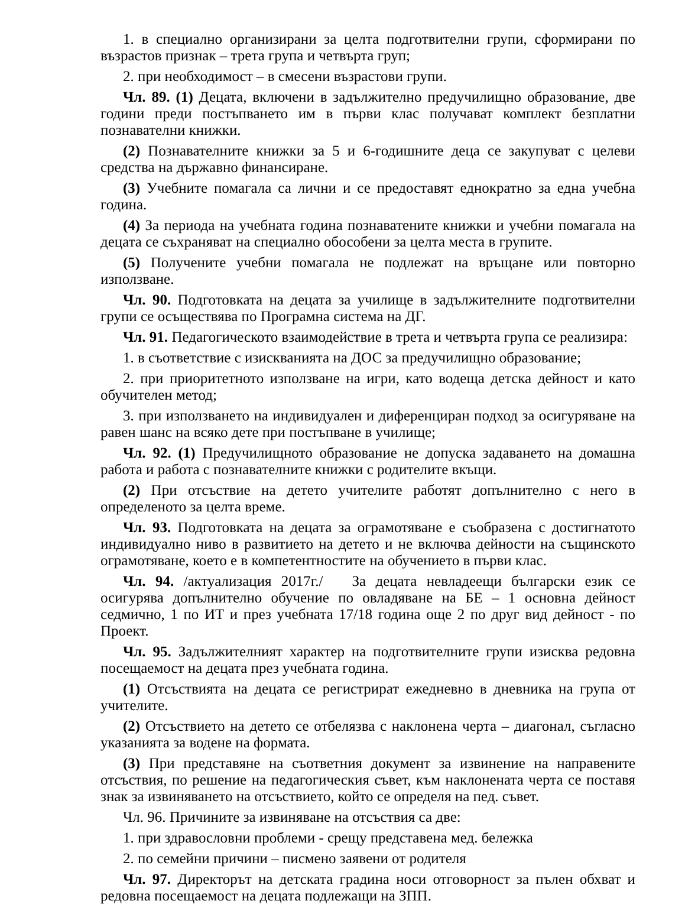1. в специално организирани за целта подготвителни групи, сформирани по възрастов признак – трета група и четвърта груп;
2. при необходимост – в смесени възрастови групи.
Чл. 89. (1) Децата, включени в задължително предучилищно образование, две години преди постъпването им в първи клас получават комплект безплатни познавателни книжки.
(2) Познавателните книжки за 5 и 6-годишните деца се закупуват с целеви средства на държавно финансиране.
(3) Учебните помагала са лични и се предоставят еднократно за една учебна година.
(4) За периода на учебната година познаватените книжки и учебни помагала на децата се съхраняват на специално обособени за целта места в групите.
(5) Получените учебни помагала не подлежат на връщане или повторно използване.
Чл. 90. Подготовката на децата за училище в задължителните подготвителни групи се осъществява по Програмна система на ДГ.
Чл. 91. Педагогическото взаимодействие в трета и четвърта група се реализира:
1. в съответствие с изискванията на ДОС за предучилищно образование;
2. при приоритетното използване на игри, като водеща детска дейност и като обучителен метод;
3. при използването на индивидуален и диференциран подход за осигуряване на равен шанс на всяко дете при постъпване в училище;
Чл. 92. (1) Предучилищното образование не допуска задаването на домашна работа и работа с познавателните книжки с родителите вкъщи.
(2) При отсъствие на детето учителите работят допълнително с него в определеното за целта време.
Чл. 93. Подготовката на децата за ограмотяване е съобразена с достигнатото индивидуално ниво в развитието на детето и не включва дейности на същинското ограмотяване, което е в компетентностите на обучението в първи клас.
Чл. 94. /актуализация 2017г./ За децата невладеещи български език се осигурява допълнително обучение по овладяване на БЕ – 1 основна дейност седмично, 1 по ИТ и през учебната 17/18 година още 2 по друг вид дейност - по Проект.
Чл. 95. Задължителният характер на подготвителните групи изисква редовна посещаемост на децата през учебната година.
(1) Отсъствията на децата се регистрират ежедневно в дневника на група от учителите.
(2) Отсъствието на детето се отбелязва с наклонена черта – диагонал, съгласно указанията за водене на формата.
(3) При представяне на съответния документ за извинение на направените отсъствия, по решение на педагогическия съвет, към наклонената черта се поставя знак за извиняването на отсъствието, който се определя на пед. съвет.
Чл. 96. Причините за извиняване на отсъствия са две:
1. при здравословни проблеми - срещу представена мед. бележка
2. по семейни причини – писмено заявени от родителя
Чл. 97. Директорът на детската градина носи отговорност за пълен обхват и редовна посещаемост на децата подлежащи на ЗПП.